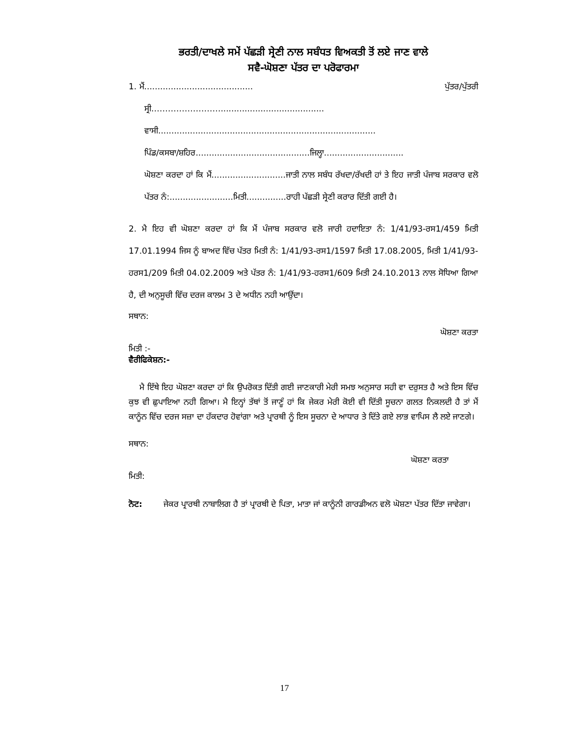ਭਰਤੀ/ਦਾਖਲੇ ਸਮੇਂ ਪੱਛੜੀ ਸ੍ਰੇਣੀ ਨਾਲ ਸਬੰਧਤ ਵਿਅਕਤੀ ਤੋਂ ਲਏ ਜਾਣ ਵਾਲੇ
ਸਵੈ-ਘੋਸ਼ਣਾ ਪੱਤਰ ਦਾ ਪਰੋਫਾਰਮਾ
1. ਮੈਂ......................................... ਪੁੱਤਰ/ਪੁੱਤਰੀ
ਸ੍ਰੀ.…………………….......................................
ਵਾਸੀ..................................................................................
ਪਿੰਡ/ਕਸਬਾ/ਸ਼ਹਿਰ...........................................ਜਿਲ੍ਹਾ..............................
ਘੋਸ਼ਣਾ ਕਰਦਾ ਹਾਂ ਕਿ ਮੈਂ............................ਜਾਤੀ ਨਾਲ ਸਬੰਧ ਰੱਖਦਾ/ਰੱਖਦੀ ਹਾਂ ਤੇ ਇਹ ਜਾਤੀ ਪੰਜਾਬ ਸਰਕਾਰ ਵਲੋ ਪੱਤਰ ਨੰ:........................ਮਿਤੀ...............ਰਾਹੀ ਪੱਛੜੀ ਸ੍ਰੇਣੀ ਕਰਾਰ ਦਿੱਤੀ ਗਈ ਹੈ।
2. ਮੈ ਇਹ ਵੀ ਘੋਸ਼ਣਾ ਕਰਦਾ ਹਾਂ ਕਿ ਮੈਂ ਪੰਜਾਬ ਸਰਕਾਰ ਵਲੋ ਜਾਰੀ ਹਦਾਇਤਾ ਨੰ: 1/41/93-ਰਸ1/459 ਮਿਤੀ 17.01.1994 ਜਿਸ ਨੂੰ ਬਾਅਦ ਵਿੱਚ ਪੱਤਰ ਮਿਤੀ ਨੰ: 1/41/93-ਰਸ1/1597 ਮਿਤੀ 17.08.2005, ਮਿਤੀ 1/41/93-ਹਰਸ1/209 ਮਿਤੀ 04.02.2009 ਅਤੇ ਪੱਤਰ ਨੰ: 1/41/93-ਹਰਸ1/609 ਮਿਤੀ 24.10.2013 ਨਾਲ ਸੋਧਿਆ ਗਿਆ ਹੈ, ਦੀ ਅਨੁਸੂਚੀ ਵਿੱਚ ਦਰਜ ਕਾਲਮ 3 ਦੇ ਅਧੀਨ ਨਹੀ ਆਉਂਦਾ।
ਸਥਾਨ:
ਘੋਸ਼ਣਾ ਕਰਤਾ
ਮਿਤੀ :-
ਵੈਰੀਫਿਕੇਸ਼ਨ:-
ਮੈ ਇੱਥੇ ਇਹ ਘੋਸ਼ਣਾ ਕਰਦਾ ਹਾਂ ਕਿ ਉਪਰੋਕਤ ਦਿੱਤੀ ਗਈ ਜਾਣਕਾਰੀ ਮੇਰੀ ਸਮਝ ਅਨੁਸਾਰ ਸਹੀ ਵਾ ਦਰੁਸਤ ਹੈ ਅਤੇ ਇਸ ਵਿੱਚ ਕੁਝ ਵੀ ਛੁਪਾਇਆ ਨਹੀ ਗਿਆ। ਮੈ ਇਨ੍ਹਾਂ ਤੱਥਾਂ ਤੋਂ ਜਾਣੂੰ ਹਾਂ ਕਿ ਜੇਕਰ ਮੇਰੀ ਕੋਈ ਵੀ ਦਿੱਤੀ ਸੂਚਨਾ ਗਲਤ ਨਿਕਲਦੀ ਹੈ ਤਾਂ ਮੈਂ ਕਾਨੂੰਨ ਵਿੱਚ ਦਰਜ ਸਜ਼ਾ ਦਾ ਹੱਕਦਾਰ ਹੋਵਾਂਗਾ ਅਤੇ ਪ੍ਰਾਰਥੀ ਨੂੰ ਇਸ ਸੂਚਨਾ ਦੇ ਆਧਾਰ ਤੇ ਦਿੱਤੇ ਗਏ ਲਾਭ ਵਾਪਿਸ ਲੈ ਲਏ ਜਾਣਗੇ।
ਸਥਾਨ:
ਘੋਸ਼ਣਾ ਕਰਤਾ
ਮਿਤੀ:
ਨੋਟ: ਜੇਕਰ ਪ੍ਰਾਰਥੀ ਨਾਬਾਲਿਗ ਹੈ ਤਾਂ ਪ੍ਰਾਰਥੀ ਦੇ ਪਿਤਾ, ਮਾਤਾ ਜਾਂ ਕਾਨੂੰਨੀ ਗਾਰਡੀਅਨ ਵਲੋ ਘੋਸ਼ਣਾ ਪੱਤਰ ਦਿੱਤਾ ਜਾਵੇਗਾ।
17